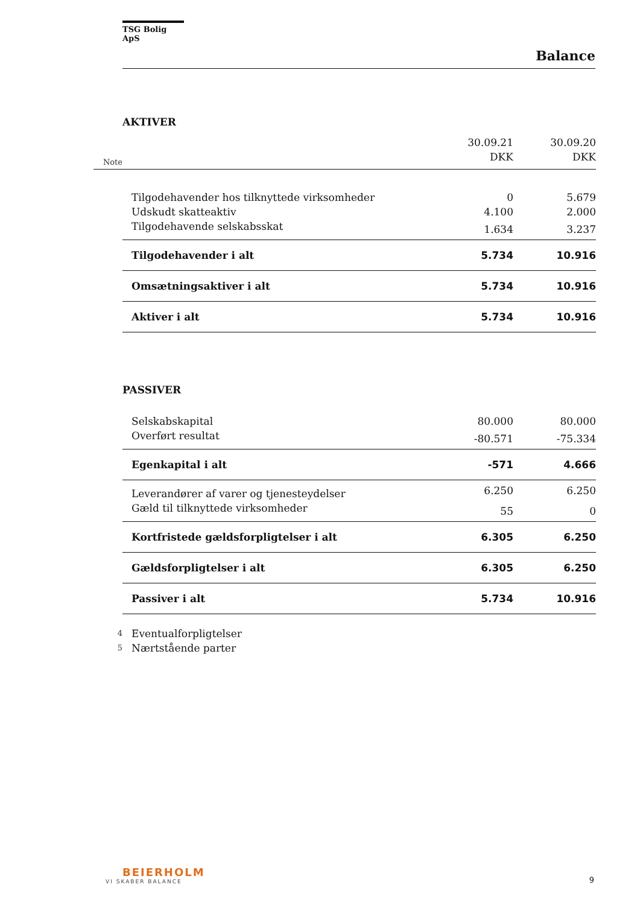TSG Bolig ApS
Balance
AKTIVER
| Note | | 30.09.21 DKK | 30.09.20 DKK |
| | Tilgodehavender hos tilknyttede virksomheder | 0 | 5.679 |
| | Udskudt skatteaktiv | 4.100 | 2.000 |
| | Tilgodehavende selskabsskat | 1.634 | 3.237 |
| | Tilgodehavender i alt | 5.734 | 10.916 |
| | Omsætningsaktiver i alt | 5.734 | 10.916 |
| | Aktiver i alt | 5.734 | 10.916 |
PASSIVER
| | Selskabskapital | 80.000 | 80.000 |
| | Overført resultat | -80.571 | -75.334 |
| | Egenkapital i alt | -571 | 4.666 |
| | Leverandører af varer og tjenesteydelser | 6.250 | 6.250 |
| | Gæld til tilknyttede virksomheder | 55 | 0 |
| | Kortfristede gældsforpligtelser i alt | 6.305 | 6.250 |
| | Gældsforpligtelser i alt | 6.305 | 6.250 |
| | Passiver i alt | 5.734 | 10.916 |
| 4 | Eventualforpligtelser | | |
| 5 | Nærtstående parter | | |
BEIERHOLM
VI SKABER BALANCE
9